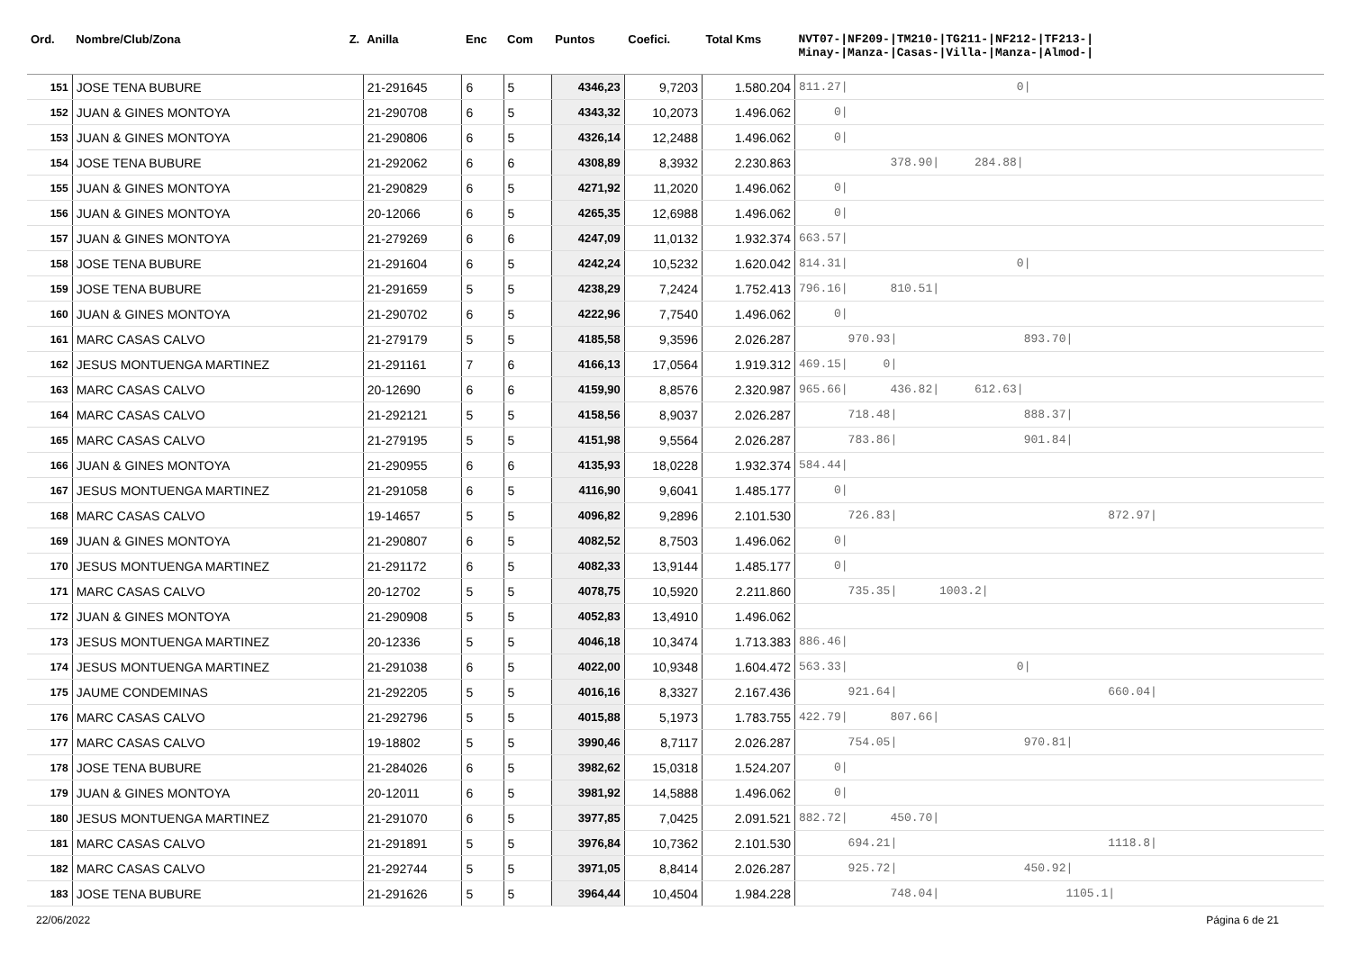| Ord. | Nombre/Club/Zona Z. | Anilla | Enc | Com | Puntos | Coefici. | Total Kms | NVT07-/NF209-/TM210-/TG211-/NF212-/TF213-/ Minay-/Manza-/Casas-/Villa-/Manza-/Almod-/ |
| --- | --- | --- | --- | --- | --- | --- | --- | --- |
| 151 | JOSE TENA BUBURE | 21-291645 | 6 | 5 | 4346,23 | 9,7203 | 1.580.204 | 811.27/ 0/ |
| 152 | JUAN & GINES MONTOYA | 21-290708 | 6 | 5 | 4343,32 | 10,2073 | 1.496.062 | 0/ |
| 153 | JUAN & GINES MONTOYA | 21-290806 | 6 | 5 | 4326,14 | 12,2488 | 1.496.062 | 0/ |
| 154 | JOSE TENA BUBURE | 21-292062 | 6 | 6 | 4308,89 | 8,3932 | 2.230.863 | 378.90/ 284.88/ |
| 155 | JUAN & GINES MONTOYA | 21-290829 | 6 | 5 | 4271,92 | 11,2020 | 1.496.062 | 0/ |
| 156 | JUAN & GINES MONTOYA | 20-12066 | 6 | 5 | 4265,35 | 12,6988 | 1.496.062 | 0/ |
| 157 | JUAN & GINES MONTOYA | 21-279269 | 6 | 6 | 4247,09 | 11,0132 | 1.932.374 | 663.57/ |
| 158 | JOSE TENA BUBURE | 21-291604 | 6 | 5 | 4242,24 | 10,5232 | 1.620.042 | 814.31/ 0/ |
| 159 | JOSE TENA BUBURE | 21-291659 | 5 | 5 | 4238,29 | 7,2424 | 1.752.413 | 796.16/ 810.51/ |
| 160 | JUAN & GINES MONTOYA | 21-290702 | 6 | 5 | 4222,96 | 7,7540 | 1.496.062 | 0/ |
| 161 | MARC CASAS CALVO | 21-279179 | 5 | 5 | 4185,58 | 9,3596 | 2.026.287 | 970.93/ 893.70/ |
| 162 | JESUS MONTUENGA MARTINEZ | 21-291161 | 7 | 6 | 4166,13 | 17,0564 | 1.919.312 | 469.15/ 0/ |
| 163 | MARC CASAS CALVO | 20-12690 | 6 | 6 | 4159,90 | 8,8576 | 2.320.987 | 965.66/ 436.82/ 612.63/ |
| 164 | MARC CASAS CALVO | 21-292121 | 5 | 5 | 4158,56 | 8,9037 | 2.026.287 | 718.48/ 888.37/ |
| 165 | MARC CASAS CALVO | 21-279195 | 5 | 5 | 4151,98 | 9,5564 | 2.026.287 | 783.86/ 901.84/ |
| 166 | JUAN & GINES MONTOYA | 21-290955 | 6 | 6 | 4135,93 | 18,0228 | 1.932.374 | 584.44/ |
| 167 | JESUS MONTUENGA MARTINEZ | 21-291058 | 6 | 5 | 4116,90 | 9,6041 | 1.485.177 | 0/ |
| 168 | MARC CASAS CALVO | 19-14657 | 5 | 5 | 4096,82 | 9,2896 | 2.101.530 | 726.83/ 872.97/ |
| 169 | JUAN & GINES MONTOYA | 21-290807 | 6 | 5 | 4082,52 | 8,7503 | 1.496.062 | 0/ |
| 170 | JESUS MONTUENGA MARTINEZ | 21-291172 | 6 | 5 | 4082,33 | 13,9144 | 1.485.177 | 0/ |
| 171 | MARC CASAS CALVO | 20-12702 | 5 | 5 | 4078,75 | 10,5920 | 2.211.860 | 735.35/ 1003.2/ |
| 172 | JUAN & GINES MONTOYA | 21-290908 | 5 | 5 | 4052,83 | 13,4910 | 1.496.062 | |
| 173 | JESUS MONTUENGA MARTINEZ | 20-12336 | 5 | 5 | 4046,18 | 10,3474 | 1.713.383 | 886.46/ |
| 174 | JESUS MONTUENGA MARTINEZ | 21-291038 | 6 | 5 | 4022,00 | 10,9348 | 1.604.472 | 563.33/ 0/ |
| 175 | JAUME CONDEMINAS | 21-292205 | 5 | 5 | 4016,16 | 8,3327 | 2.167.436 | 921.64/ 660.04/ |
| 176 | MARC CASAS CALVO | 21-292796 | 5 | 5 | 4015,88 | 5,1973 | 1.783.755 | 422.79/ 807.66/ |
| 177 | MARC CASAS CALVO | 19-18802 | 5 | 5 | 3990,46 | 8,7117 | 2.026.287 | 754.05/ 970.81/ |
| 178 | JOSE TENA BUBURE | 21-284026 | 6 | 5 | 3982,62 | 15,0318 | 1.524.207 | 0/ |
| 179 | JUAN & GINES MONTOYA | 20-12011 | 6 | 5 | 3981,92 | 14,5888 | 1.496.062 | 0/ |
| 180 | JESUS MONTUENGA MARTINEZ | 21-291070 | 6 | 5 | 3977,85 | 7,0425 | 2.091.521 | 882.72/ 450.70/ |
| 181 | MARC CASAS CALVO | 21-291891 | 5 | 5 | 3976,84 | 10,7362 | 2.101.530 | 694.21/ 1118.8/ |
| 182 | MARC CASAS CALVO | 21-292744 | 5 | 5 | 3971,05 | 8,8414 | 2.026.287 | 925.72/ 450.92/ |
| 183 | JOSE TENA BUBURE | 21-291626 | 5 | 5 | 3964,44 | 10,4504 | 1.984.228 | 748.04/ 1105.1/ |
22/06/2022 Página 6 de 21